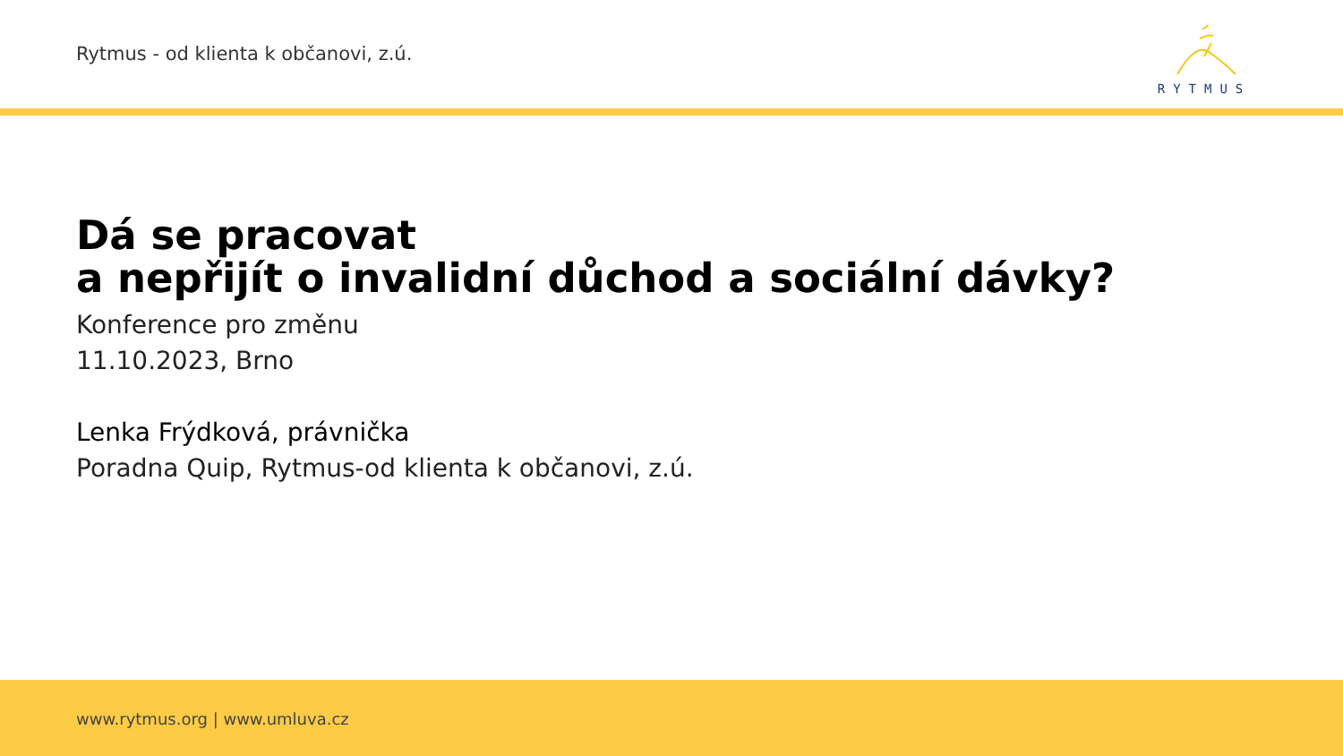Rytmus - od klienta k občanovi, z.ú.
RYTMUS
Dá se pracovat
a nepřijít o invalidní důchod a sociální dávky?
Konference pro změnu
11.10.2023, Brno
Lenka Frýdková, právnička
Poradna Quip, Rytmus-od klienta k občanovi, z.ú.
www.rytmus.org | www.umluva.cz